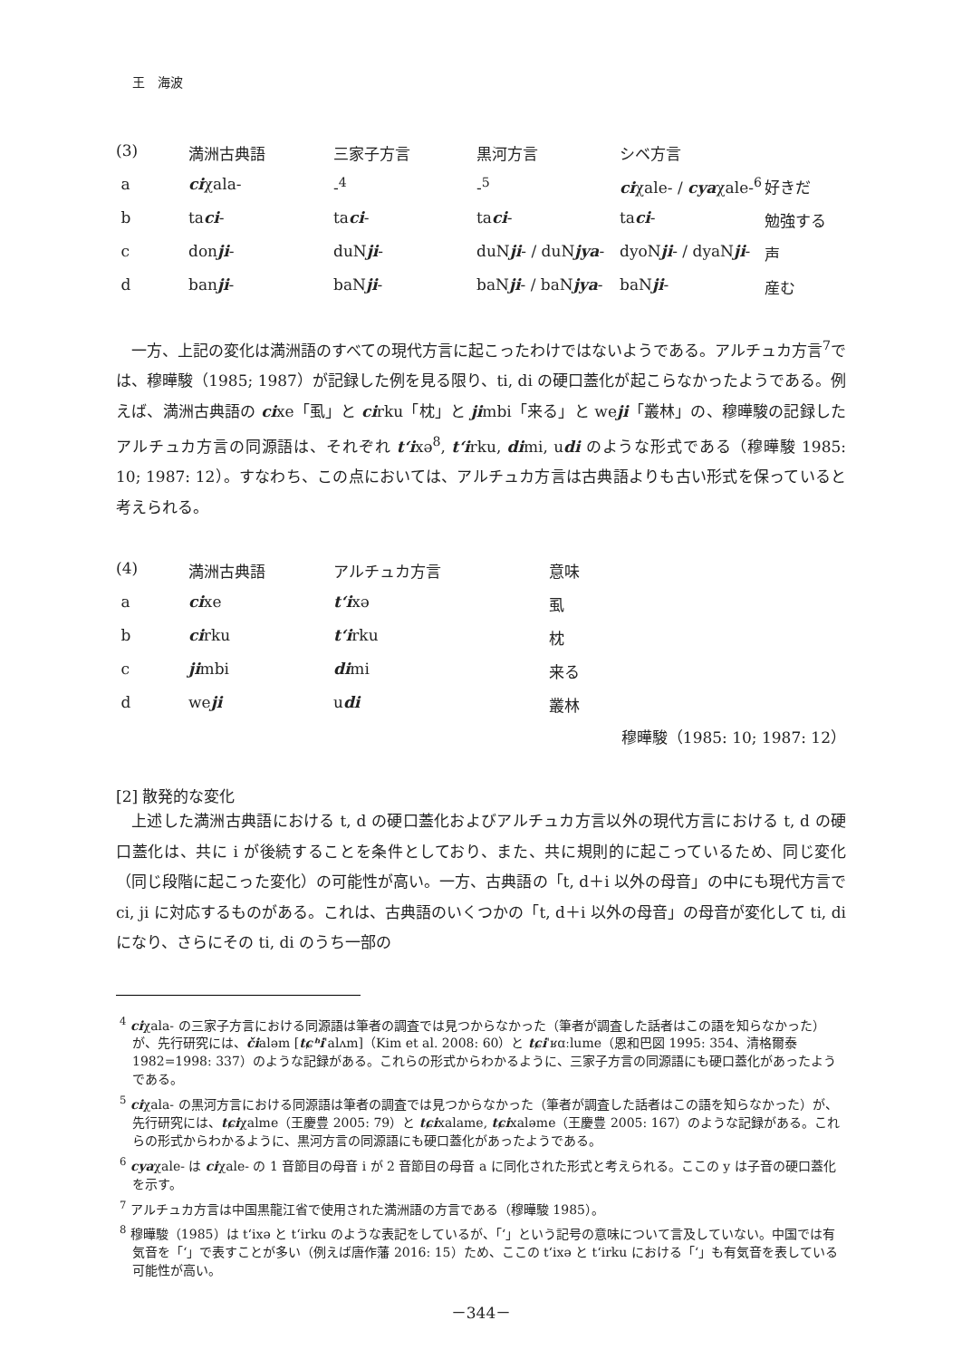王　海波
| (3) | 満洲古典語 | 三家子方言 | 黒河方言 | シベ方言 | |
| a | ci χala- | -<sup>4</sup> | -<sup>5</sup> | ci χale- / cya χale-<sup>6</sup> | 好きだ |
| b | ta ci - | ta ci - | ta ci - | ta ci - | 勉強する |
| c | don ji - | duN ji - | duN ji - / duN jya - | dyoN ji - / dyaN ji - | 声 |
| d | ban ji - | baN ji - | baN ji - / baN jya - | baN ji - | 産む |
一方、上記の変化は満洲語のすべての現代方言に起こったわけではないようである。アルチュカ方言<sup>7</sup>では、穆曄駿（1985; 1987）が記録した例を見る限り、ti, di の硬口蓋化が起こらなかったようである。例えば、満洲古典語の cixe「虱」と cirku「枕」と jimbi「来る」と weji「叢林」の、穆曄駿の記録したアルチュカ方言の同源語は、それぞれ t‘ixə<sup>8</sup>, t‘irku, dimi, udi のような形式である（穆曄駿 1985: 10; 1987: 12）。すなわち、この点においては、アルチュカ方言は古典語よりも古い形式を保っていると考えられる。
| (4) | 満洲古典語 | アルチュカ方言 | 意味 |
| a | ci xe | t‘i xə | 虱 |
| b | ci rku | t‘i rku | 枕 |
| c | ji mbi | di mi | 来る |
| d | we ji | u di | 叢林 |
穆曄駿（1985: 10; 1987: 12）
[2] 散発的な変化
上述した満洲古典語における t, d の硬口蓋化およびアルチュカ方言以外の現代方言における t, d の硬口蓋化は、共に i が後続することを条件としており、また、共に規則的に起こっているため、同じ変化（同じ段階に起こった変化）の可能性が高い。一方、古典語の「t, d＋i 以外の母音」の中にも現代方言で ci, ji に対応するものがある。これは、古典語のいくつかの「t, d＋i 以外の母音」の母音が変化して ti, di になり、さらにその ti, di のうち一部の
<sup>4</sup> ciχala- の三家子方言における同源語は筆者の調査では見つからなかった（筆者が調査した話者はこの語を知らなかった）が、先行研究には、čialəm [tɕʰiˈalʌm]（Kim et al. 2008: 60）と tɕiˈʁɑːlume（恩和巴図 1995: 354、清格爾泰 1982=1998: 337）のような記録がある。これらの形式からわかるように、三家子方言の同源語にも硬口蓋化があったようである。
<sup>5</sup> ciχala- の黒河方言における同源語は筆者の調査では見つからなかった（筆者が調査した話者はこの語を知らなかった）が、先行研究には、tɕiχalme（王慶豊 2005: 79）と tɕixalame, tɕixaləme（王慶豊 2005: 167）のような記録がある。これらの形式からわかるように、黒河方言の同源語にも硬口蓋化があったようである。
<sup>6</sup> cyaχale- は ciχale- の 1 音節目の母音 i が 2 音節目の母音 a に同化された形式と考えられる。ここの y は子音の硬口蓋化を示す。
<sup>7</sup> アルチュカ方言は中国黒龍江省で使用された満洲語の方言である（穆曄駿 1985）。
<sup>8</sup> 穆曄駿（1985）は t‘ixə と t‘irku のような表記をしているが、「‘」という記号の意味について言及していない。中国では有気音を「‘」で表すことが多い（例えば唐作藩 2016: 15）ため、ここの t‘ixə と t‘irku における「‘」も有気音を表している可能性が高い。
－344－